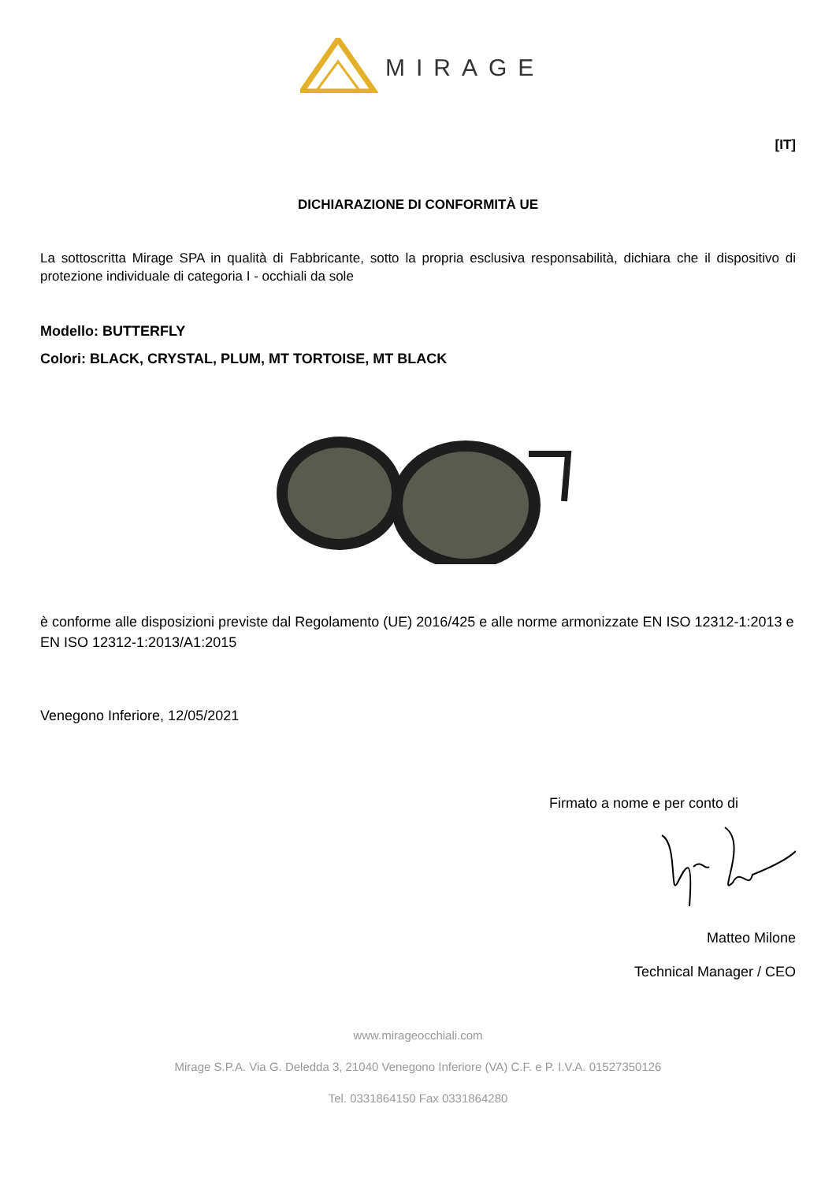MIRAGE
[IT]
DICHIARAZIONE DI CONFORMITÀ UE
La sottoscritta Mirage SPA in qualità di Fabbricante, sotto la propria esclusiva responsabilità, dichiara che il dispositivo di protezione individuale di categoria I - occhiali da sole
Modello: BUTTERFLY
Colori: BLACK, CRYSTAL, PLUM, MT TORTOISE, MT BLACK
è conforme alle disposizioni previste dal Regolamento (UE) 2016/425 e alle norme armonizzate EN ISO 12312-1:2013 e EN ISO 12312-1:2013/A1:2015
Venegono Inferiore, 12/05/2021
Firmato a nome e per conto di
Matteo Milone
Technical Manager / CEO
www.mirageocchiali.com
Mirage S.P.A. Via G. Deledda 3, 21040 Venegono Inferiore (VA) C.F. e P. I.V.A. 01527350126
Tel. 0331864150 Fax 0331864280